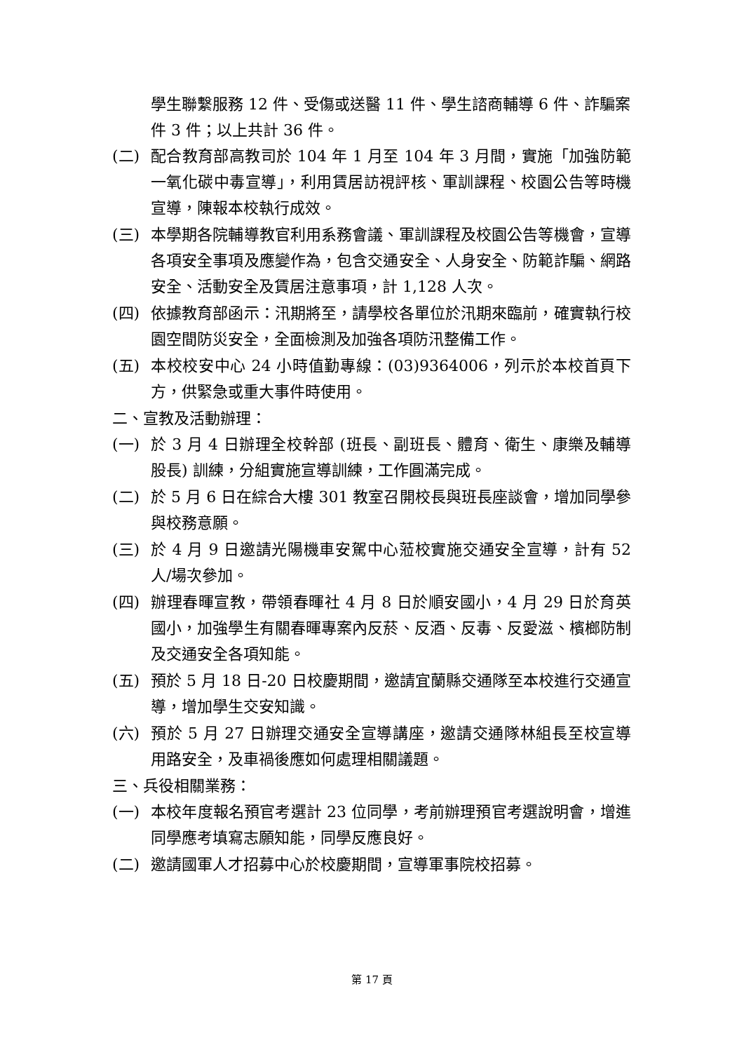學生聯繫服務 12 件、受傷或送醫 11 件、學生諮商輔導 6 件、詐騙案件 3 件；以上共計 36 件。
(二) 配合教育部高教司於 104 年 1 月至 104 年 3 月間，實施「加強防範一氧化碳中毒宣導」，利用賃居訪視評核、軍訓課程、校園公告等時機宣導，陳報本校執行成效。
(三) 本學期各院輔導教官利用系務會議、軍訓課程及校園公告等機會，宣導各項安全事項及應變作為，包含交通安全、人身安全、防範詐騙、網路安全、活動安全及賃居注意事項，計 1,128 人次。
(四) 依據教育部函示：汛期將至，請學校各單位於汛期來臨前，確實執行校園空間防災安全，全面檢測及加強各項防汛整備工作。
(五) 本校校安中心 24 小時值勤專線：(03)9364006，列示於本校首頁下方，供緊急或重大事件時使用。
二、宣教及活動辦理：
(一) 於 3 月 4 日辦理全校幹部 (班長、副班長、體育、衛生、康樂及輔導股長) 訓練，分組實施宣導訓練，工作圓滿完成。
(二) 於 5 月 6 日在綜合大樓 301 教室召開校長與班長座談會，增加同學參與校務意願。
(三) 於 4 月 9 日邀請光陽機車安駕中心蒞校實施交通安全宣導，計有 52 人/場次參加。
(四) 辦理春暉宣教，帶領春暉社 4 月 8 日於順安國小，4 月 29 日於育英國小，加強學生有關春暉專案內反菸、反酒、反毒、反愛滋、檳榔防制及交通安全各項知能。
(五) 預於 5 月 18 日-20 日校慶期間，邀請宜蘭縣交通隊至本校進行交通宣導，增加學生交安知識。
(六) 預於 5 月 27 日辦理交通安全宣導講座，邀請交通隊林組長至校宣導用路安全，及車禍後應如何處理相關議題。
三、兵役相關業務：
(一) 本校年度報名預官考選計 23 位同學，考前辦理預官考選說明會，增進同學應考填寫志願知能，同學反應良好。
(二) 邀請國軍人才招募中心於校慶期間，宣導軍事院校招募。
第 17 頁